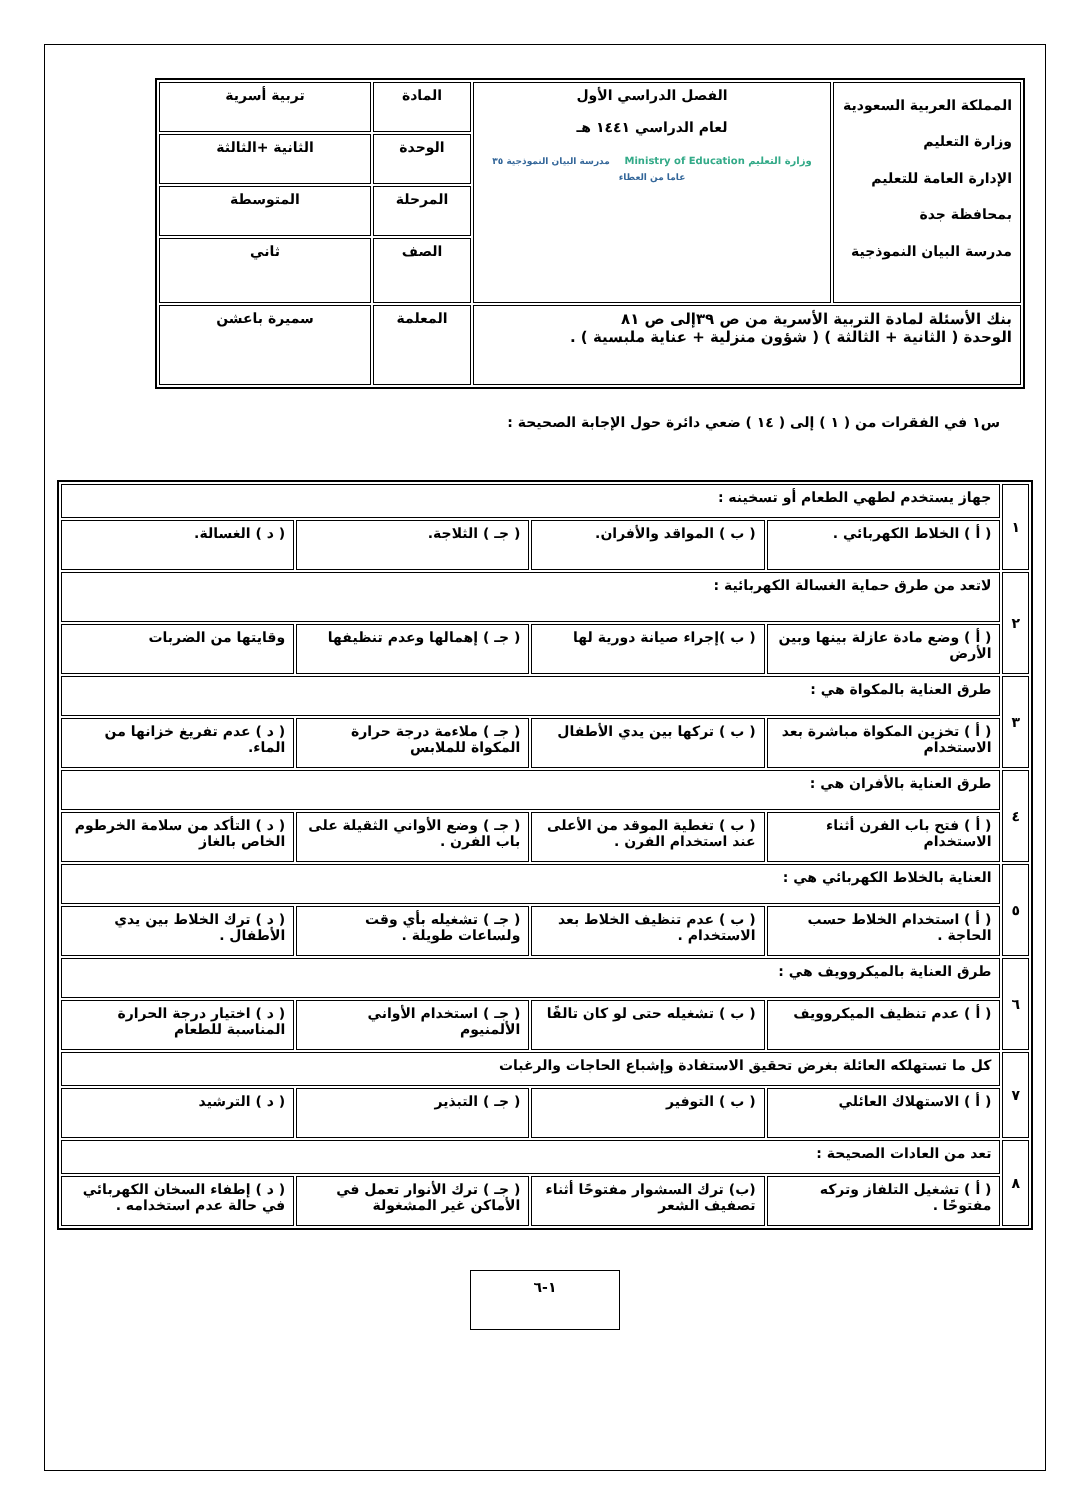| المملكة العربية السعودية وزارة التعليم الإدارة العامة للتعليم بمحافظة جدة مدرسة البيان النموذجية | الفصل الدراسي الأول لعام الدراسي ١٤٤١ هـ وزارة التعليم Ministry of Education مدرسة البيان النموذجية ٣٥ عاما من العطاء | المادة | تربية أسرية |
| | | الوحدة | الثانية +الثالثة |
| | | المرحلة | المتوسطة |
| | | الصف | ثاني |
| بنك الأسئلة لمادة التربية الأسرية من ص ٣٩إلى ص ٨١ الوحدة ( الثانية + الثالثة ) ( شؤون منزلية + عناية ملبسية ) . | | المعلمة | سميرة باعشن |
س١ في الفقرات من ( ١ ) إلى ( ١٤ ) ضعي دائرة حول الإجابة الصحيحة :
| ١ | جهاز يستخدم لطهي الطعام أو تسخينه : | | | |
| | ( أ ) الخلاط الكهربائي . | ( ب ) المواقد والأفران. | ( جـ ) الثلاجة. | ( د ) الغسالة. |
| ٢ | لاتعد من طرق حماية الغسالة الكهربائية : | | | |
| | ( أ ) وضع مادة عازلة بينها وبين الأرض | ( ب )إجراء صيانة دورية لها | ( جـ ) إهمالها وعدم تنظيفها | وقايتها من الضربات |
| ٣ | طرق العناية بالمكواة هي : | | | |
| | ( أ ) تخزين المكواة مباشرة بعد الاستخدام | ( ب ) تركها بين يدي الأطفال | ( جـ ) ملاءمة درجة حرارة المكواة للملابس | ( د ) عدم تفريغ خزانها من الماء. |
| ٤ | طرق العناية بالأفران هي : | | | |
| | ( أ ) فتح باب الفرن أثناء الاستخدام | ( ب ) تغطية الموقد من الأعلى عند استخدام الفرن . | ( جـ ) وضع الأواني الثقيلة على باب الفرن . | ( د ) التأكد من سلامة الخرطوم الخاص بالغاز |
| ٥ | العناية بالخلاط الكهربائي هي : | | | |
| | ( أ ) استخدام الخلاط حسب الحاجة . | ( ب ) عدم تنظيف الخلاط بعد الاستخدام . | ( جـ ) تشغيله بأي وقت ولساعات طويلة . | ( د ) ترك الخلاط بين يدي الأطفال . |
| ٦ | طرق العناية بالميكروويف هي : | | | |
| | ( أ ) عدم تنظيف الميكروويف | ( ب ) تشغيله حتى لو كان تالفًا | ( جـ ) استخدام الأواني الألمنيوم | ( د ) اختيار درجة الحرارة المناسبة للطعام |
| ٧ | كل ما تستهلكه العائلة بغرض تحقيق الاستفادة وإشباع الحاجات والرغبات | | | |
| | ( أ ) الاستهلاك العائلي | ( ب ) التوفير | ( جـ ) التبذير | ( د ) الترشيد |
| ٨ | تعد من العادات الصحيحة : | | | |
| | ( أ ) تشغيل التلفاز وتركه مفتوحًا . | (ب) ترك السشوار مفتوحًا أثناء تصفيف الشعر | ( جـ ) ترك الأنوار تعمل في الأماكن غير المشغولة | ( د ) إطفاء السخان الكهربائي في حالة عدم استخدامه . |
١-٦